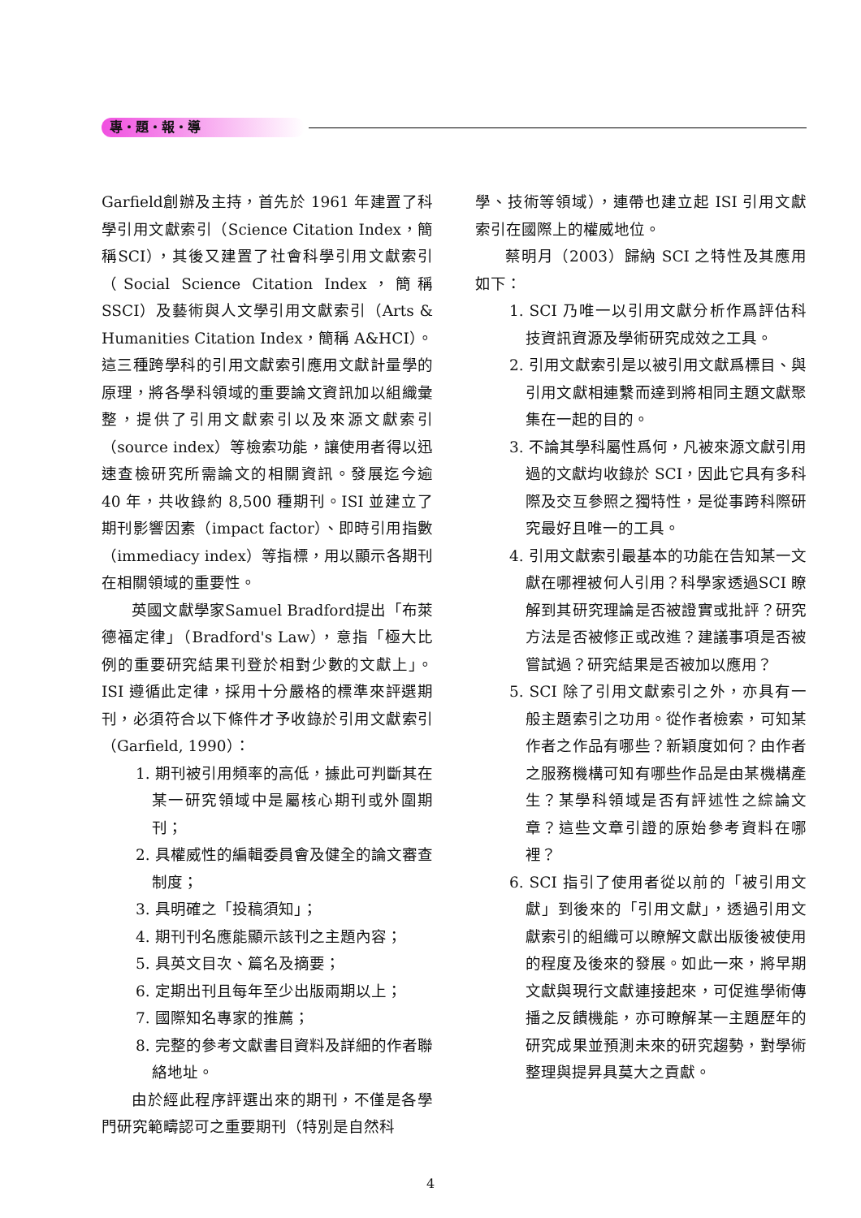專・題・報・導
Garfield創辦及主持，首先於 1961 年建置了科學引用文獻索引（Science Citation Index，簡稱SCI），其後又建置了社會科學引用文獻索引（Social Science Citation Index，簡稱 SSCI）及藝術與人文學引用文獻索引（Arts & Humanities Citation Index，簡稱 A&HCI）。這三種跨學科的引用文獻索引應用文獻計量學的原理，將各學科領域的重要論文資訊加以組織彙整，提供了引用文獻索引以及來源文獻索引（source index）等檢索功能，讓使用者得以迅速查檢研究所需論文的相關資訊。發展迄今逾 40 年，共收錄約 8,500 種期刊。ISI 並建立了期刊影響因素（impact factor）、即時引用指數（immediacy index）等指標，用以顯示各期刊在相關領域的重要性。
英國文獻學家Samuel Bradford提出「布萊德福定律」（Bradford's Law），意指「極大比例的重要研究結果刊登於相對少數的文獻上」。ISI 遵循此定律，採用十分嚴格的標準來評選期刊，必須符合以下條件才予收錄於引用文獻索引（Garfield, 1990）：
1. 期刊被引用頻率的高低，據此可判斷其在某一研究領域中是屬核心期刊或外圍期刊；
2. 具權威性的編輯委員會及健全的論文審查制度；
3. 具明確之「投稿須知」；
4. 期刊刊名應能顯示該刊之主題內容；
5. 具英文目次、篇名及摘要；
6. 定期出刊且每年至少出版兩期以上；
7. 國際知名專家的推薦；
8. 完整的參考文獻書目資料及詳細的作者聯絡地址。
由於經此程序評選出來的期刊，不僅是各學門研究範疇認可之重要期刊（特別是自然科
學、技術等領域），連帶也建立起 ISI 引用文獻索引在國際上的權威地位。
蔡明月（2003）歸納 SCI 之特性及其應用如下：
1. SCI 乃唯一以引用文獻分析作爲評估科技資訊資源及學術研究成效之工具。
2. 引用文獻索引是以被引用文獻爲標目、與引用文獻相連繫而達到將相同主題文獻聚集在一起的目的。
3. 不論其學科屬性爲何，凡被來源文獻引用過的文獻均收錄於 SCI，因此它具有多科際及交互參照之獨特性，是從事跨科際研究最好且唯一的工具。
4. 引用文獻索引最基本的功能在告知某一文獻在哪裡被何人引用？科學家透過SCI 瞭解到其研究理論是否被證實或批評？研究方法是否被修正或改進？建議事項是否被嘗試過？研究結果是否被加以應用？
5. SCI 除了引用文獻索引之外，亦具有一般主題索引之功用。從作者檢索，可知某作者之作品有哪些？新穎度如何？由作者之服務機構可知有哪些作品是由某機構產生？某學科領域是否有評述性之綜論文章？這些文章引證的原始參考資料在哪裡？
6. SCI 指引了使用者從以前的「被引用文獻」到後來的「引用文獻」，透過引用文獻索引的組織可以瞭解文獻出版後被使用的程度及後來的發展。如此一來，將早期文獻與現行文獻連接起來，可促進學術傳播之反饋機能，亦可瞭解某一主題歷年的研究成果並預測未來的研究趨勢，對學術整理與提昇具莫大之貢獻。
4